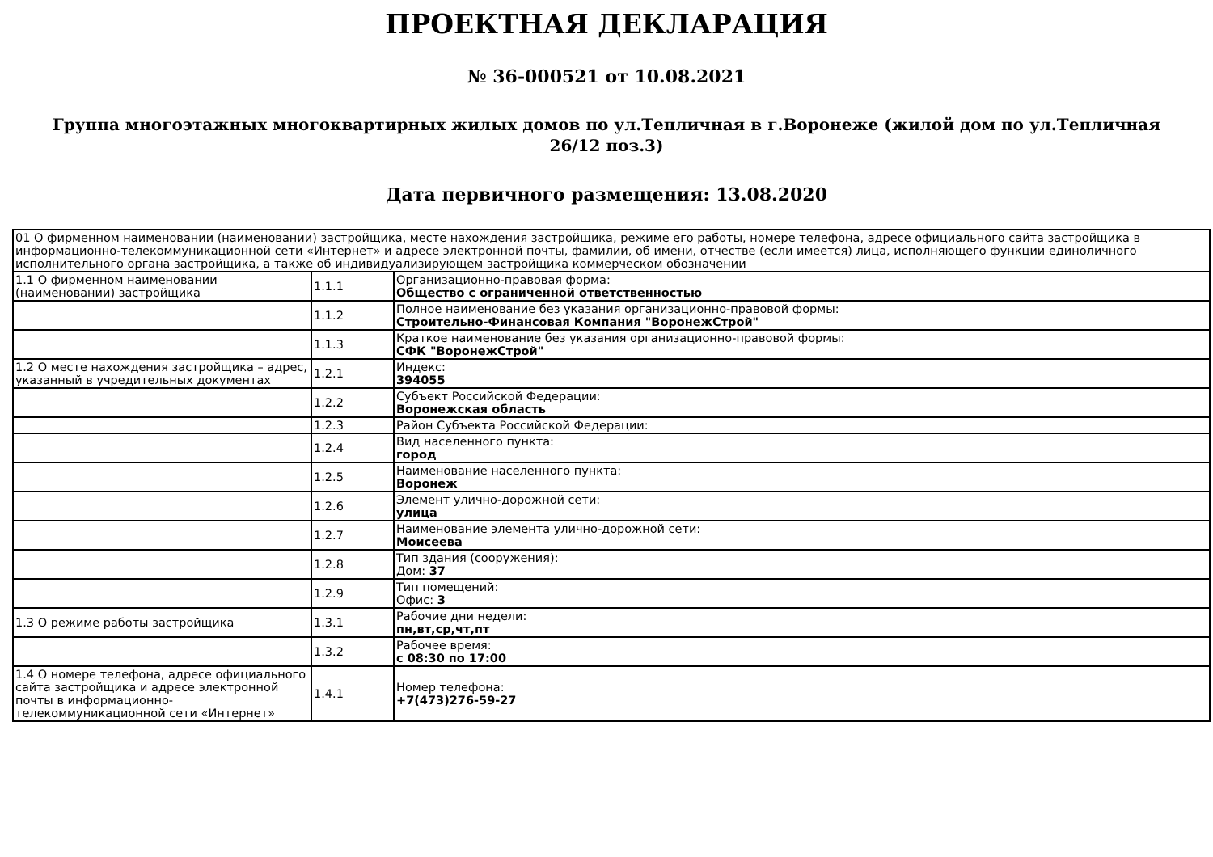ПРОЕКТНАЯ ДЕКЛАРАЦИЯ
№ 36-000521 от 10.08.2021
Группа многоэтажных многоквартирных жилых домов по ул.Тепличная в г.Воронеже (жилой дом по ул.Тепличная 26/12 поз.3)
Дата первичного размещения: 13.08.2020
| 01 О фирменном наименовании (наименовании) застройщика, месте нахождения застройщика, режиме его работы, номере телефона, адресе официального сайта застройщика в информационно-телекоммуникационной сети «Интернет» и адресе электронной почты, фамилии, об имени, отчестве (если имеется) лица, исполняющего функции единоличного исполнительного органа застройщика, а также об индивидуализирующем застройщика коммерческом обозначении | | |
| 1.1 О фирменном наименовании (наименовании) застройщика | 1.1.1 | Организационно-правовая форма: Общество с ограниченной ответственностью |
| | 1.1.2 | Полное наименование без указания организационно-правовой формы: Строительно-Финансовая Компания "ВоронежСтрой" |
| | 1.1.3 | Краткое наименование без указания организационно-правовой формы: СФК "ВоронежСтрой" |
| 1.2 О месте нахождения застройщика – адрес, указанный в учредительных документах | 1.2.1 | Индекс: 394055 |
| | 1.2.2 | Субъект Российской Федерации: Воронежская область |
| | 1.2.3 | Район Субъекта Российской Федерации: |
| | 1.2.4 | Вид населенного пункта: город |
| | 1.2.5 | Наименование населенного пункта: Воронеж |
| | 1.2.6 | Элемент улично-дорожной сети: улица |
| | 1.2.7 | Наименование элемента улично-дорожной сети: Моисеева |
| | 1.2.8 | Тип здания (сооружения): Дом: 37 |
| | 1.2.9 | Тип помещений: Офис: 3 |
| 1.3 О режиме работы застройщика | 1.3.1 | Рабочие дни недели: пн,вт,ср,чт,пт |
| | 1.3.2 | Рабочее время: с 08:30 по 17:00 |
| 1.4 О номере телефона, адресе официального сайта застройщика и адресе электронной почты в информационно-телекоммуникационной сети «Интернет» | 1.4.1 | Номер телефона: +7(473)276-59-27 |